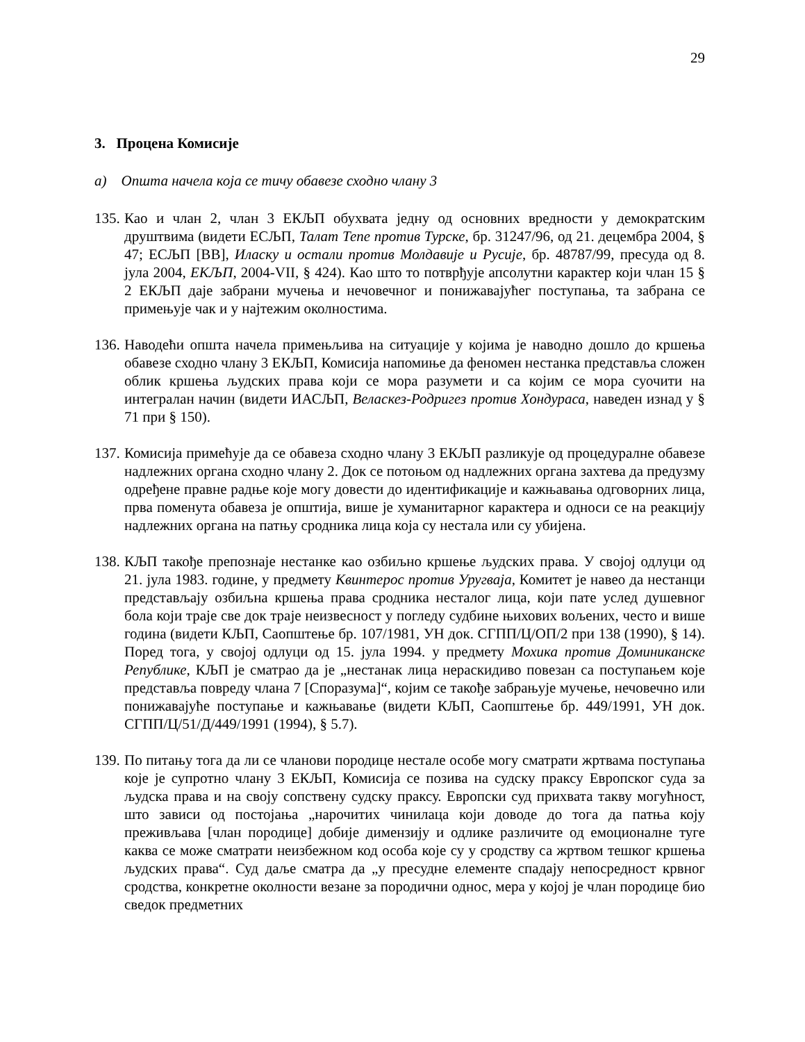29
3. Процена Комисије
а) Општа начела која се тичу обавезе сходно члану 3
135.
Као и члан 2, члан 3 ЕКЉП обухвата једну од основних вредности у демократским друштвима (видети ЕСЉП, Талат Тепе против Турске, бр. 31247/96, од 21. децембра 2004, § 47; ЕСЉП [ВВ], Иласку и остали против Молдавије и Русије, бр. 48787/99, пресуда од 8. јула 2004, ЕКЉП, 2004-VII, § 424). Као што то потврђује апсолутни карактер који члан 15 § 2 ЕКЉП даје забрани мучења и нечовечног и понижавајућег поступања, та забрана се примењује чак и у најтежим околностима.
136.
Наводећи општа начела примењљива на ситуације у којима је наводно дошло до кршења обавезе сходно члану 3 ЕКЉП, Комисија напомиње да феномен нестанка представља сложен облик кршења људских права који се мора разумети и са којим се мора суочити на интегралан начин (видети ИАСЉП, Веласкез-Родригез против Хондураса, наведен изнад у § 71 при § 150).
137.
Комисија примећује да се обавеза сходно члану 3 ЕКЉП разликује од процедуралне обавезе надлежних органа сходно члану 2. Док се потоњом од надлежних органа захтева да предузму одређене правне радње које могу довести до идентификације и кажњавања одговорних лица, прва поменута обавеза је општија, више је хуманитарног карактера и односи се на реакцију надлежних органа на патњу сродника лица која су нестала или су убијена.
138.
КЉП такође препознаје нестанке као озбиљно кршење људских права. У својој одлуци од 21. јула 1983. године, у предмету Квинтерос против Уругваја, Комитет је навео да нестанци представљају озбиљна кршења права сродника несталог лица, који пате услед душевног бола који траје све док траје неизвесност у погледу судбине њихових вољених, често и више година (видети КЉП, Саопштење бр. 107/1981, УН док. СГПП/Ц/ОП/2 при 138 (1990), § 14). Поред тога, у својој одлуци од 15. јула 1994. у предмету Мохика против Доминиканске Републике, КЉП је сматрао да је „нестанак лица нераскидиво повезан са поступањем које представља повреду члана 7 [Споразума]“, којим се такође забрањује мучење, нечовечно или понижавајуће поступање и кажњавање (видети КЉП, Саопштење бр. 449/1991, УН док. СГПП/Ц/51/Д/449/1991 (1994), § 5.7).
139.
По питању тога да ли се чланови породице нестале особе могу сматрати жртвама поступања које је супротно члану 3 ЕКЉП, Комисија се позива на судску праксу Европског суда за људска права и на своју сопствену судску праксу. Европски суд прихвата такву могућност, што зависи од постојања „нарочитих чинилаца који доводе до тога да патња коју преживљава [члан породице] добије димензију и одлике различите од емоционалне туге каква се може сматрати неизбежном код особа које су у сродству са жртвом тешког кршења људских права“. Суд даље сматра да „у пресудне елементе спадају непосредност крвног сродства, конкретне околности везане за породични однос, мера у којој је члан породице био сведок предметних